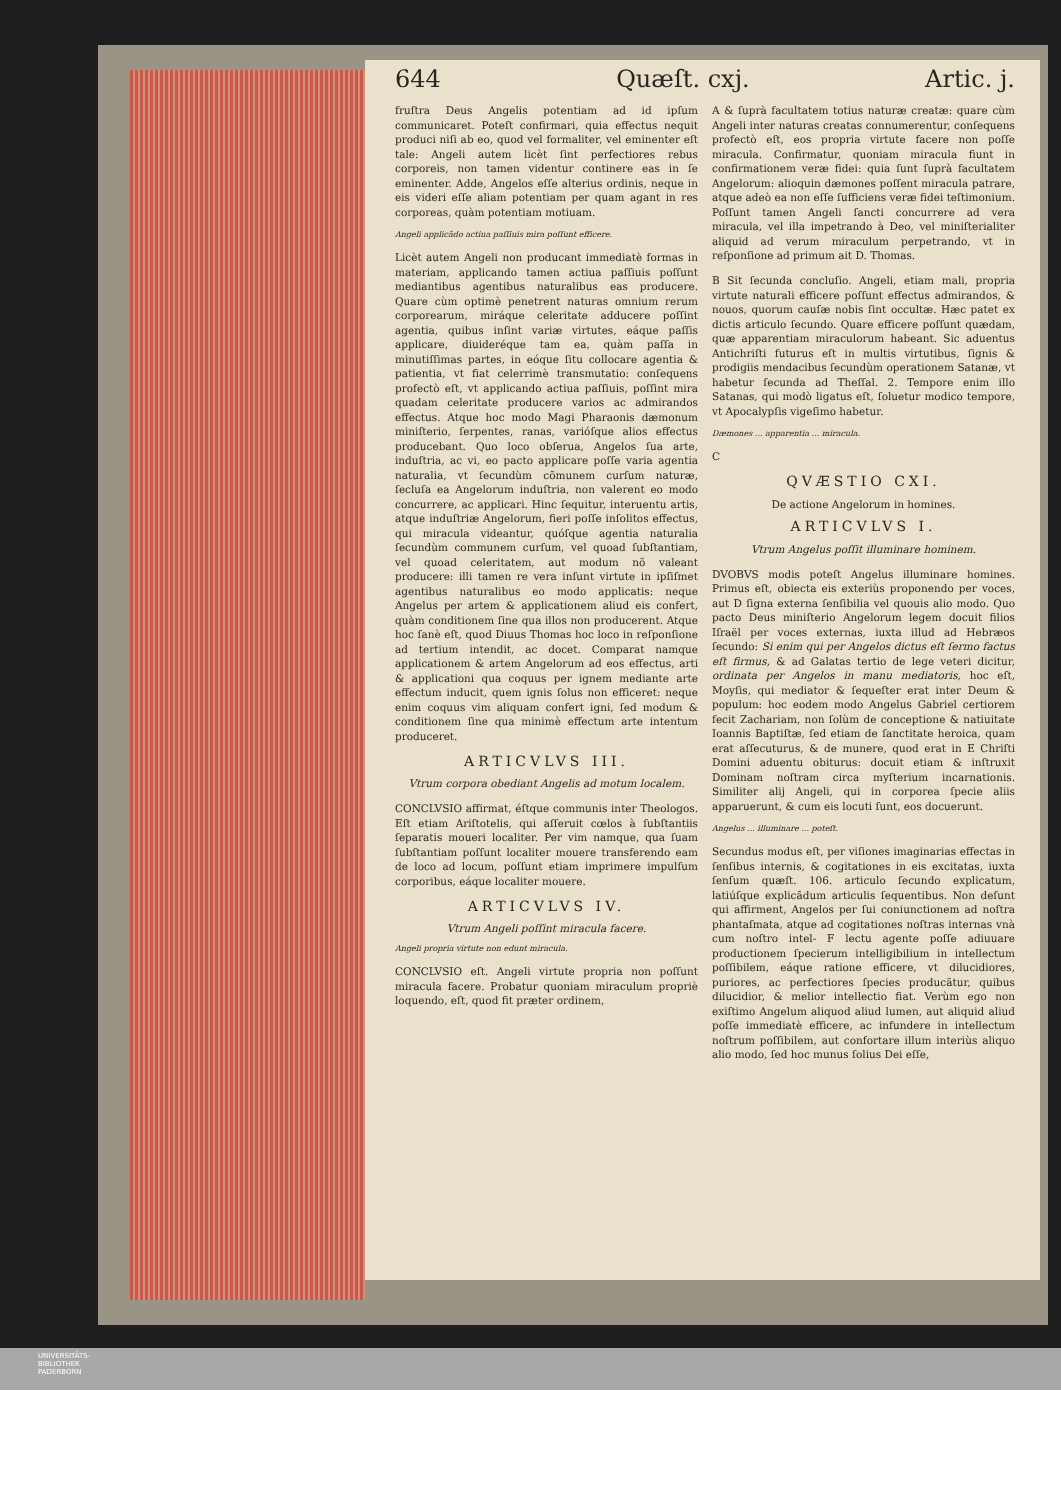644 Quæſt. cxj. Artic. j.
fruſtra Deus Angelis potentiam ad id ipſum communicaret. Poteſt confirmari, quia effectus nequit produci niſi ab eo, quod vel formaliter, vel eminenter eſt tale: Angeli autem licèt ſint perfectiores rebus corporeis, non tamen videntur continere eas in ſe eminenter. Adde, Angelos eſſe alterius ordinis, neque in eis videri eſſe aliam potentiam per quam agant in res corporeas, quàm potentiam motiuam.
Angeli applicãdo actiua paſſiuis mira poſſunt efficere.
Licèt autem Angeli non producant immediatè formas in materiam, applicando tamen actiua paſſiuis poſſunt mediantibus agentibus naturalibus eas producere. Quare cùm optimè penetrent naturas omnium rerum corporearum, miráque celeritate adducere poſſint agentia, quibus inſint variæ virtutes, eáque paſſis applicare, diuideréque tam ea, quàm paſſa in minutiſſimas partes, in eóque ſitu collocare agentia & patientia, vt fiat celerrimè transmutatio: conſequens profectò eſt, vt applicando actiua paſſiuis, poſſint mira quadam celeritate producere varios ac admirandos effectus. Atque hoc modo Magi Pharaonis dæmonum miniſterio, ſerpentes, ranas, varióſque alios effectus producebant. Quo loco obſerua, Angelos ſua arte, induſtria, ac vi, eo pacto applicare poſſe varia agentia naturalia, vt ſecundùm cõmunem curſum naturæ, ſecluſa ea Angelorum induſtria, non valerent eo modo concurrere, ac applicari. Hinc ſequitur, interuentu artis, atque induſtriæ Angelorum, fieri poſſe inſolitos effectus, qui miracula videantur, quóſque agentia naturalia ſecundùm communem curſum, vel quoad ſubſtantiam, vel quoad celeritatem, aut modum nõ valeant producere: illi tamen re vera inſunt virtute in ipſiſmet agentibus naturalibus eo modo applicatis: neque Angelus per artem & applicationem aliud eis confert, quàm conditionem ſine qua illos non producerent. Atque hoc ſanè eſt, quod Diuus Thomas hoc loco in reſponſione ad tertium intendit, ac docet. Comparat namque applicationem & artem Angelorum ad eos effectus, arti & applicationi qua coquus per ignem mediante arte effectum inducit, quem ignis ſolus non efficeret: neque enim coquus vim aliquam confert igni, ſed modum & conditionem ſine qua minimè effectum arte intentum produceret.
ARTICVLVS III.
Vtrum corpora obediant Angelis ad motum localem.
CONCLVSIO affirmat, éſtque communis inter Theologos. Eſt etiam Ariſtotelis, qui aſſeruit cœlos à ſubſtantiis ſeparatis moueri localiter. Per vim namque, qua ſuam ſubſtantiam poſſunt localiter mouere transferendo eam de loco ad locum, poſſunt etiam imprimere impulſum corporibus, eáque localiter mouere.
ARTICVLVS IV.
Vtrum Angeli poſſint miracula facere.
Angeli propria virtute non edunt miracula.
CONCLVSIO eſt. Angeli virtute propria non poſſunt miracula facere. Probatur quoniam miraculum propriè loquendo, eſt, quod fit præter ordinem,
A & ſuprà facultatem totius naturæ creatæ: quare cùm Angeli inter naturas creatas connumerentur, conſequens profectò eſt, eos propria virtute facere non poſſe miracula. Confirmatur, quoniam miracula fiunt in confirmationem veræ fidei: quia ſunt ſuprà facultatem Angelorum: alioquin dæmones poſſent miracula patrare, atque adeò ea non eſſe ſufficiens veræ fidei teſtimonium. Poſſunt tamen Angeli ſancti concurrere ad vera miracula, vel illa impetrando à Deo, vel miniſterialiter aliquid ad verum miraculum perpetrando, vt in reſponſione ad primum ait D. Thomas.
B Sit ſecunda concluſio. Angeli, etiam mali, propria virtute naturali efficere poſſunt effectus admirandos, & nouos, quorum cauſæ nobis ſint occultæ. Hæc patet ex dictis articulo ſecundo. Quare efficere poſſunt quædam, quæ apparentiam miraculorum habeant. Sic aduentus Antichriſti futurus eſt in multis virtutibus, ſignis & prodigiis mendacibus ſecundùm operationem Satanæ, vt habetur ſecunda ad Theſſal. 2. Tempore enim illo Satanas, qui modò ligatus eſt, ſoluetur modico tempore, vt Apocalypſis vigeſimo habetur.
Dæmones ... apparentia ... miracula.
C
QVÆSTIO CXI.
De actione Angelorum in homines.
ARTICVLVS I.
Vtrum Angelus poſſit illuminare hominem.
DVOBVS modis poteſt Angelus illuminare homines. Primus eſt, obiecta eis exteriùs proponendo per voces, aut D ſigna externa ſenſibilia vel quouis alio modo. Quo pacto Deus miniſterio Angelorum legem docuit filios Iſraël per voces externas, iuxta illud ad Hebræos ſecundo: Si enim qui per Angelos dictus eſt ſermo factus eſt firmus, & ad Galatas tertio de lege veteri dicitur, ordinata per Angelos in manu mediatoris, hoc eſt, Moyſis, qui mediator & ſequeſter erat inter Deum & populum: hoc eodem modo Angelus Gabriel certiorem fecit Zachariam, non ſolùm de conceptione & natiuitate Ioannis Baptiſtæ, ſed etiam de ſanctitate heroica, quam erat aſſecuturus, & de munere, quod erat in E Chriſti Domini aduentu obiturus: docuit etiam & inſtruxit Dominam noſtram circa myſterium incarnationis. Similiter alij Angeli, qui in corporea ſpecie aliis apparuerunt, & cum eis locuti ſunt, eos docuerunt.
Angelus ... illuminare ... poteſt.
Secundus modus eſt, per viſiones imaginarias effectas in ſenſibus internis, & cogitationes in eis excitatas, iuxta ſenſum quæſt. 106. articulo ſecundo explicatum, latiúſque explicãdum articulis ſequentibus. Non deſunt qui affirment, Angelos per ſui coniunctionem ad noſtra phantaſmata, atque ad cogitationes noſtras internas vnà cum noſtro intel- F lectu agente poſſe adiuuare productionem ſpecierum intelligibilium in intellectum poſſibilem, eáque ratione efficere, vt dilucidiores, puriores, ac perfectiores ſpecies producãtur, quibus dilucidior, & melior intellectio fiat. Verùm ego non exiſtimo Angelum aliquod aliud lumen, aut aliquid aliud poſſe immediatè efficere, ac infundere in intellectum noſtrum poſſibilem, aut confortare illum interiùs aliquo alio modo, ſed hoc munus ſolius Dei eſſe,
UNIVERSITÄTS-
BIBLIOTHEK
PADERBORN